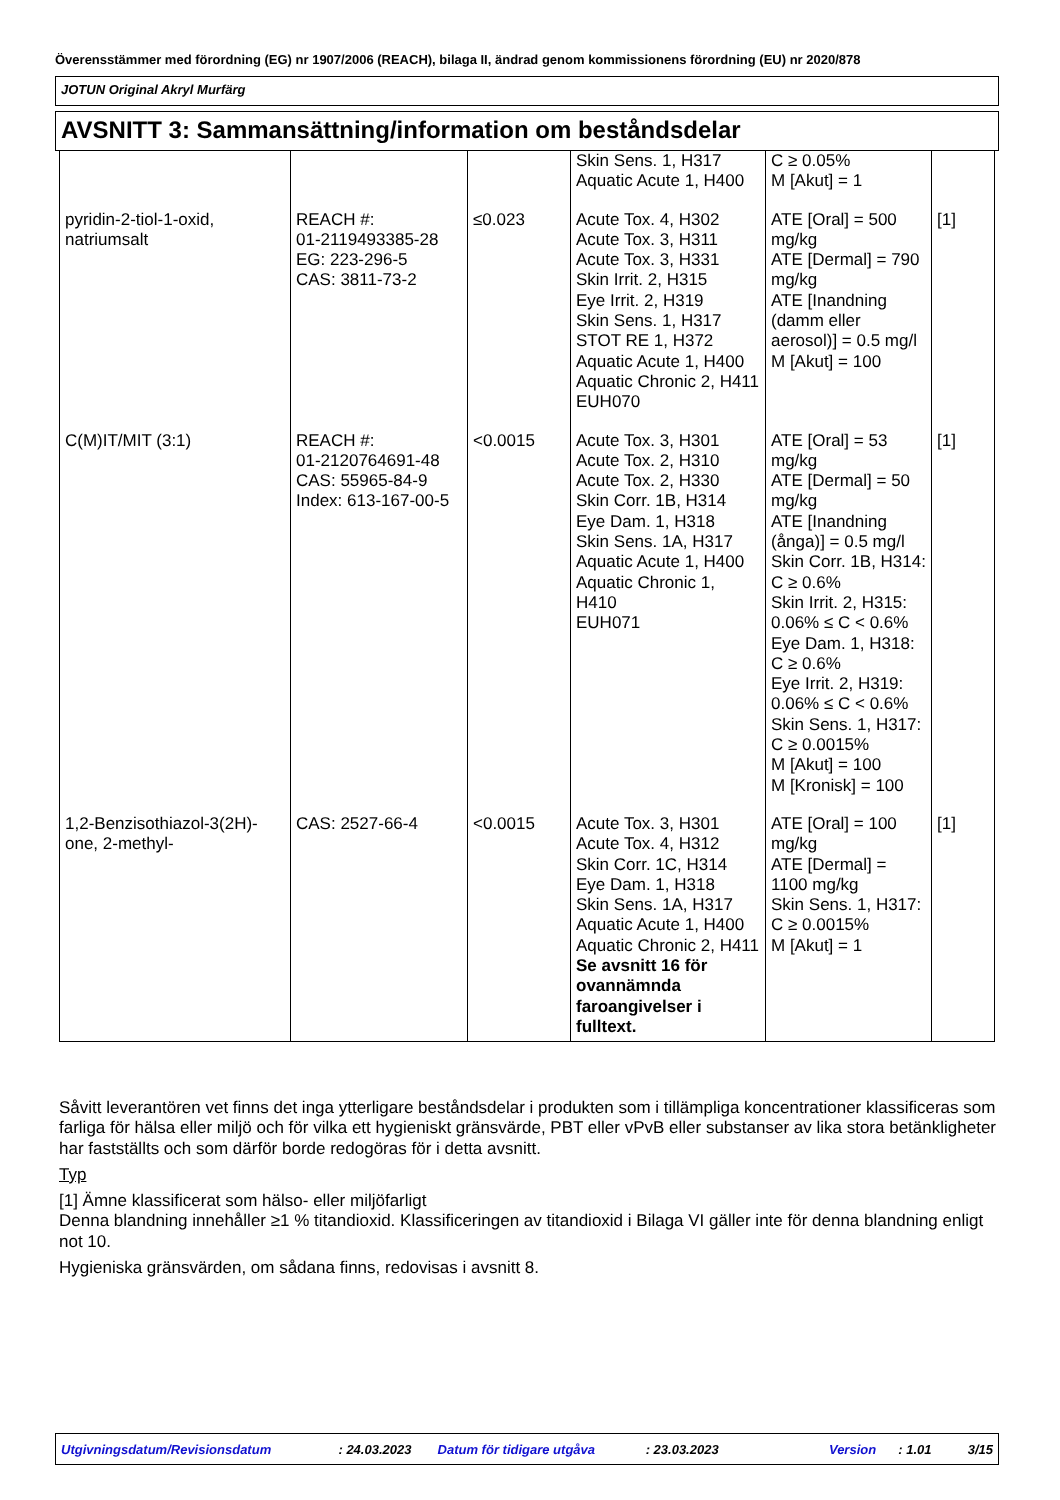Överensstämmer med förordning (EG) nr 1907/2006 (REACH), bilaga II, ändrad genom kommissionens förordning (EU) nr 2020/878
JOTUN Original Akryl Murfärg
AVSNITT 3: Sammansättning/information om beståndsdelar
| | | | Skin Sens. 1, H317 Aquatic Acute 1, H400 | C ≥ 0.05% M [Akut] = 1 | |
| pyridin-2-tiol-1-oxid, natriumsalt | REACH #: 01-2119493385-28 EG: 223-296-5 CAS: 3811-73-2 | ≤0.023 | Acute Tox. 4, H302 Acute Tox. 3, H311 Acute Tox. 3, H331 Skin Irrit. 2, H315 Eye Irrit. 2, H319 Skin Sens. 1, H317 STOT RE 1, H372 Aquatic Acute 1, H400 Aquatic Chronic 2, H411 EUH070 | ATE [Oral] = 500 mg/kg ATE [Dermal] = 790 mg/kg ATE [Inandning (damm eller aerosol)] = 0.5 mg/l M [Akut] = 100 | [1] |
| C(M)IT/MIT (3:1) | REACH #: 01-2120764691-48 CAS: 55965-84-9 Index: 613-167-00-5 | <0.0015 | Acute Tox. 3, H301 Acute Tox. 2, H310 Acute Tox. 2, H330 Skin Corr. 1B, H314 Eye Dam. 1, H318 Skin Sens. 1A, H317 Aquatic Acute 1, H400 Aquatic Chronic 1, H410 EUH071 | ATE [Oral] = 53 mg/kg ATE [Dermal] = 50 mg/kg ATE [Inandning (ånga)] = 0.5 mg/l Skin Corr. 1B, H314: C ≥ 0.6% Skin Irrit. 2, H315: 0.06% ≤ C < 0.6% Eye Dam. 1, H318: C ≥ 0.6% Eye Irrit. 2, H319: 0.06% ≤ C < 0.6% Skin Sens. 1, H317: C ≥ 0.0015% M [Akut] = 100 M [Kronisk] = 100 | [1] |
| 1,2-Benzisothiazol-3(2H)-one, 2-methyl- | CAS: 2527-66-4 | <0.0015 | Acute Tox. 3, H301 Acute Tox. 4, H312 Skin Corr. 1C, H314 Eye Dam. 1, H318 Skin Sens. 1A, H317 Aquatic Acute 1, H400 Aquatic Chronic 2, H411 Se avsnitt 16 för ovannämnda faroangivelser i fulltext. | ATE [Oral] = 100 mg/kg ATE [Dermal] = 1100 mg/kg Skin Sens. 1, H317: C ≥ 0.0015% M [Akut] = 1 | [1] |
Såvitt leverantören vet finns det inga ytterligare beståndsdelar i produkten som i tillämpliga koncentrationer klassificeras som farliga för hälsa eller miljö och för vilka ett hygieniskt gränsvärde, PBT eller vPvB eller substanser av lika stora betänkligheter har fastställts och som därför borde redogöras för i detta avsnitt.
Typ
[1] Ämne klassificerat som hälso- eller miljöfarligt
Denna blandning innehåller ≥1 % titandioxid. Klassificeringen av titandioxid i Bilaga VI gäller inte för denna blandning enligt not 10.
Hygieniska gränsvärden, om sådana finns, redovisas i avsnitt 8.
Utgivningsdatum/Revisionsdatum: 24.03.2023 Datum för tidigare utgåva: 23.03.2023 Version: 1.01 3/15